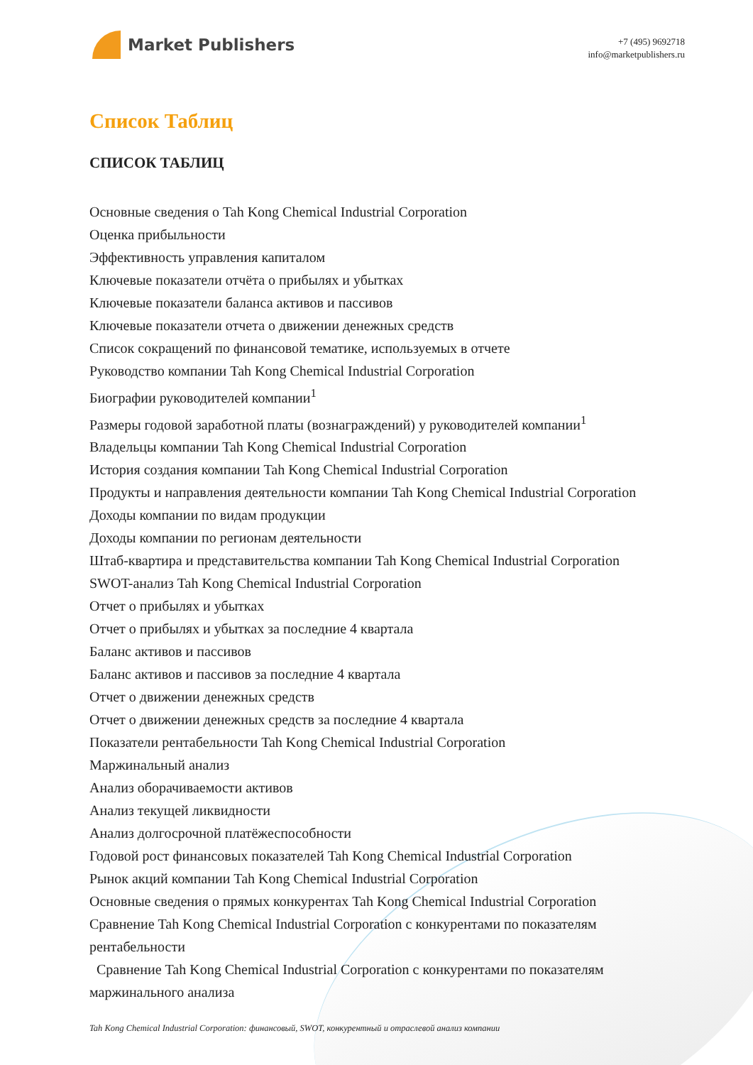Market Publishers
+7 (495) 9692718
info@marketpublishers.ru
Список Таблиц
СПИСОК ТАБЛИЦ
Основные сведения о Tah Kong Chemical Industrial Corporation
Оценка прибыльности
Эффективность управления капиталом
Ключевые показатели отчёта о прибылях и убытках
Ключевые показатели баланса активов и пассивов
Ключевые показатели отчета о движении денежных средств
Список сокращений по финансовой тематике, используемых в отчете
Руководство компании Tah Kong Chemical Industrial Corporation
Биографии руководителей компании<sup>1</sup>
Размеры годовой заработной платы (вознаграждений) у руководителей компании<sup>1</sup>
Владельцы компании Tah Kong Chemical Industrial Corporation
История создания компании Tah Kong Chemical Industrial Corporation
Продукты и направления деятельности компании Tah Kong Chemical Industrial Corporation
Доходы компании по видам продукции
Доходы компании по регионам деятельности
Штаб-квартира и представительства компании Tah Kong Chemical Industrial Corporation
SWOT-анализ Tah Kong Chemical Industrial Corporation
Отчет о прибылях и убытках
Отчет о прибылях и убытках за последние 4 квартала
Баланс активов и пассивов
Баланс активов и пассивов за последние 4 квартала
Отчет о движении денежных средств
Отчет о движении денежных средств за последние 4 квартала
Показатели рентабельности Tah Kong Chemical Industrial Corporation
Маржинальный анализ
Анализ оборачиваемости активов
Анализ текущей ликвидности
Анализ долгосрочной платёжеспособности
Годовой рост финансовых показателей Tah Kong Chemical Industrial Corporation
Рынок акций компании Tah Kong Chemical Industrial Corporation
Основные сведения о прямых конкурентах Tah Kong Chemical Industrial Corporation
Сравнение Tah Kong Chemical Industrial Corporation с конкурентами по показателям рентабельности
Сравнение Tah Kong Chemical Industrial Corporation с конкурентами по показателям маржинального анализа
Tah Kong Chemical Industrial Corporation: финансовый, SWOT, конкурентный и отраслевой анализ компании